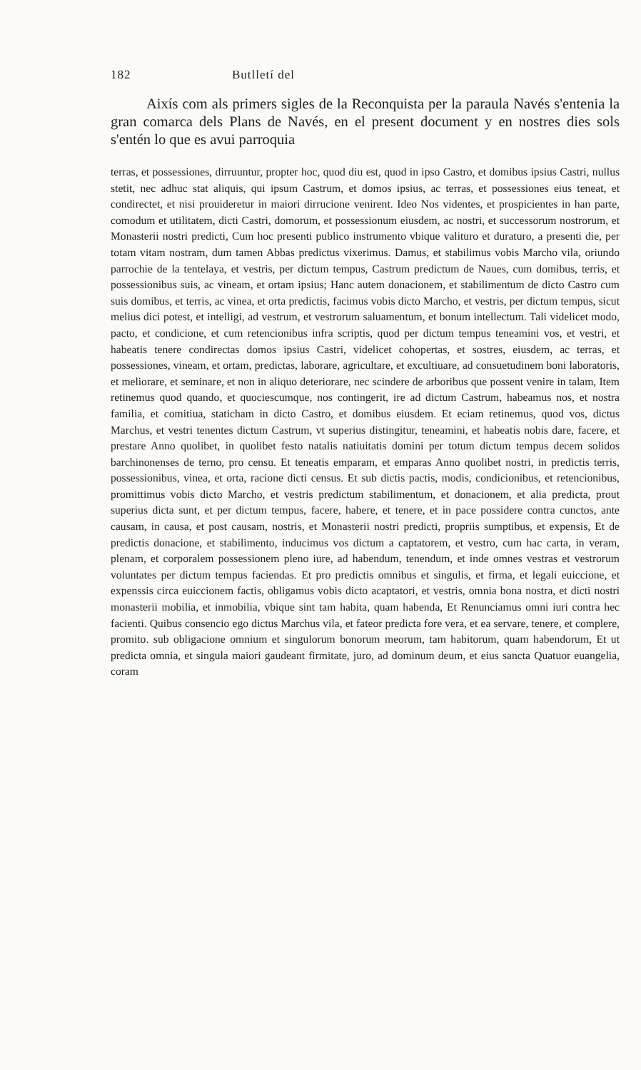182 Butlletí del
Aixís com als primers sigles de la Reconquista per la paraula Navés s'entenia la gran comarca dels Plans de Navés, en el present document y en nostres dies sols s'entén lo que es avui parroquia
terras, et possessiones, dirruuntur, propter hoc, quod diu est, quod in ipso Castro, et domibus ipsius Castri, nullus stetit, nec adhuc stat aliquis, qui ipsum Castrum, et domos ipsius, ac terras, et possessiones eius teneat, et condirectet, et nisi prouideretur in maiori dirrucione venirent. Ideo Nos videntes, et prospicientes in han parte, comodum et utilitatem, dicti Castri, domorum, et possessionum eiusdem, ac nostri, et successorum nostrorum, et Monasterii nostri predicti, Cum hoc presenti publico instrumento vbique valituro et duraturo, a presenti die, per totam vitam nostram, dum tamen Abbas predictus vixerimus. Damus, et stabilimus vobis Marcho vila, oriundo parrochie de la tentelaya, et vestris, per dictum tempus, Castrum predictum de Naues, cum domibus, terris, et possessionibus suis, ac vineam, et ortam ipsius; Hanc autem donacionem, et stabilimentum de dicto Castro cum suis domibus, et terris, ac vinea, et orta predictis, facimus vobis dicto Marcho, et vestris, per dictum tempus, sicut melius dici potest, et intelligi, ad vestrum, et vestrorum saluamentum, et bonum intellectum. Tali videlicet modo, pacto, et condicione, et cum retencionibus infra scriptis, quod per dictum tempus teneamini vos, et vestri, et habeatis tenere condirectas domos ipsius Castri, videlicet cohopertas, et sostres, eiusdem, ac terras, et possessiones, vineam, et ortam, predictas, laborare, agricultare, et excultiuare, ad consuetudinem boni laboratoris, et meliorare, et seminare, et non in aliquo deteriorare, nec scindere de arboribus que possent venire in talam, Item retinemus quod quando, et quociescumque, nos contingerit, ire ad dictum Castrum, habeamus nos, et nostra familia, et comitiua, staticham in dicto Castro, et domibus eiusdem. Et eciam retinemus, quod vos, dictus Marchus, et vestri tenentes dictum Castrum, vt superius distingitur, teneamini, et habeatis nobis dare, facere, et prestare Anno quolibet, in quolibet festo natalis natiuitatis domini per totum dictum tempus decem solidos barchinonenses de terno, pro censu. Et teneatis emparam, et emparas Anno quolibet nostri, in predictis terris, possessionibus, vinea, et orta, racione dicti census. Et sub dictis pactis, modis, condicionibus, et retencionibus, promittimus vobis dicto Marcho, et vestris predictum stabilimentum, et donacionem, et alia predicta, prout superius dicta sunt, et per dictum tempus, facere, habere, et tenere, et in pace possidere contra cunctos, ante causam, in causa, et post causam, nostris, et Monasterii nostri predicti, propriis sumptibus, et expensis, Et de predictis donacione, et stabilimento, inducimus vos dictum a captatorem, et vestro, cum hac carta, in veram, plenam, et corporalem possessionem pleno iure, ad habendum, tenendum, et inde omnes vestras et vestrorum voluntates per dictum tempus faciendas. Et pro predictis omnibus et singulis, et firma, et legali euiccione, et expenssis circa euiccionem factis, obligamus vobis dicto acaptatori, et vestris, omnia bona nostra, et dicti nostri monasterii mobilia, et inmobilia, vbique sint tam habita, quam habenda, Et Renunciamus omni iuri contra hec facienti. Quibus consencio ego dictus Marchus vila, et fateor predicta fore vera, et ea servare, tenere, et complere, promito. sub obligacione omnium et singulorum bonorum meorum, tam habitorum, quam habendorum, Et ut predicta omnia, et singula maiori gaudeant firmitate, juro, ad dominum deum, et eius sancta Quatuor euangelia, coram